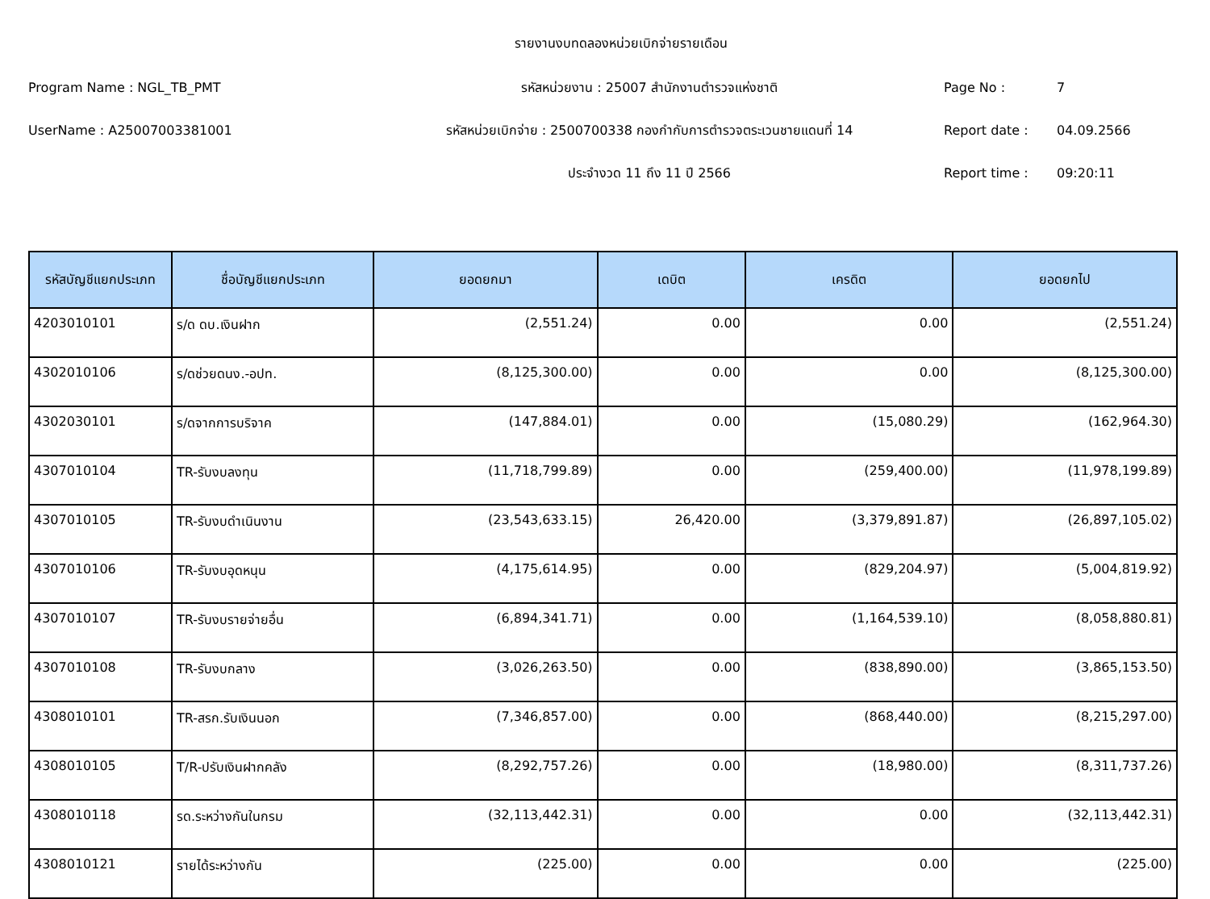รายงานงบทดลองหน่วยเบิกจ่ายรายเดือน
Program Name : NGL_TB_PMT รหัสหน่วยงาน : 25007 สำนักงานตำรวจแห่งชาติ Page No : 7
UserName : A25007003381001 รหัสหน่วยเบิกจ่าย : 2500700338 กองกำกับการตำรวจตระเวนชายแดนที่ 14 Report date : 04.09.2566
ประจำงวด 11 ถึง 11 ปี 2566 Report time : 09:20:11
| รหัสบัญชีแยกประเภท | ชื่อบัญชีแยกประเภท | ยอดยกมา | เดบิต | เครดิต | ยอดยกไป |
| --- | --- | --- | --- | --- | --- |
| 4203010101 | ร/ด ดบ.เงินฝาก | (2,551.24) | 0.00 | 0.00 | (2,551.24) |
| 4302010106 | ร/ดช่วยดนง.-อปท. | (8,125,300.00) | 0.00 | 0.00 | (8,125,300.00) |
| 4302030101 | ร/ดจากการบริจาค | (147,884.01) | 0.00 | (15,080.29) | (162,964.30) |
| 4307010104 | TR-รับงบลงทุน | (11,718,799.89) | 0.00 | (259,400.00) | (11,978,199.89) |
| 4307010105 | TR-รับงบดำเนินงาน | (23,543,633.15) | 26,420.00 | (3,379,891.87) | (26,897,105.02) |
| 4307010106 | TR-รับงบอุดหนุน | (4,175,614.95) | 0.00 | (829,204.97) | (5,004,819.92) |
| 4307010107 | TR-รับงบรายจ่ายอื่น | (6,894,341.71) | 0.00 | (1,164,539.10) | (8,058,880.81) |
| 4307010108 | TR-รับงบกลาง | (3,026,263.50) | 0.00 | (838,890.00) | (3,865,153.50) |
| 4308010101 | TR-สรก.รับเงินนอก | (7,346,857.00) | 0.00 | (868,440.00) | (8,215,297.00) |
| 4308010105 | T/R-ปรับเงินฝากคลัง | (8,292,757.26) | 0.00 | (18,980.00) | (8,311,737.26) |
| 4308010118 | รด.ระหว่างกันในกรม | (32,113,442.31) | 0.00 | 0.00 | (32,113,442.31) |
| 4308010121 | รายได้ระหว่างกัน | (225.00) | 0.00 | 0.00 | (225.00) |